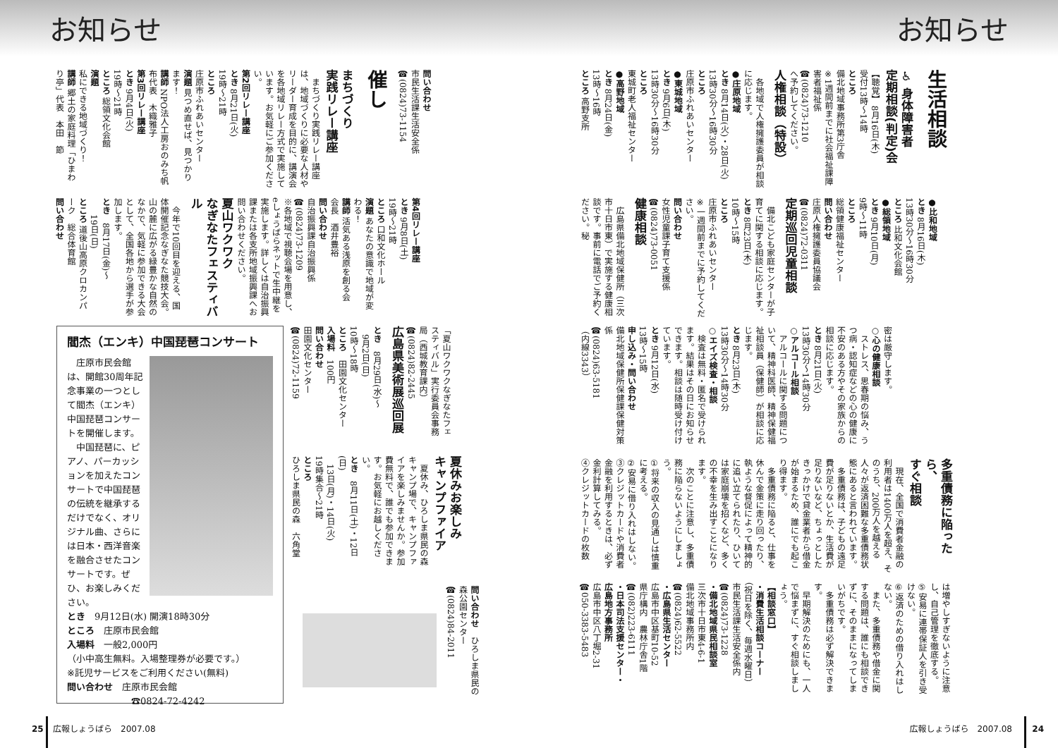お知らせ
生活相談
♿ 身体障害者
定期相談(判定)会
【聴覚】 8月16日(木)
受付13時～14時
ところ
備北地域事務所第3庁舎
※1週間前までに社会福祉課障害者福祉係
☎(0824)73-1210
へ予約してください。
人権相談（特設）
　各地域で人権擁護委員が相談に応じます。
●庄原地域
とき 8月14日(火)・28日(火)
13時30分～16時30分
ところ
庄原市ふれあいセンター
●東城地域
とき 9月6日(木)
13時30分～16時30分
ところ
東城町老人福祉センター
●高野地域
とき 8月24日(金)
13時～16時
ところ 高野支所
●比和地域
とき 8月16日(木)
13時30分～16時30分
ところ 比和文化会館
●総領地域
とき 9月10日(月)
9時～11時
ところ
総領健康福祉センター
問い合わせ
庄原人権擁護委員協議会
☎(0824)72-0311
定期巡回児童相談
　備北こども家庭センターが子育てに関する相談に応じます。
とき 8月23日(木)
10時～15時
ところ
庄原市ふれあいセンター
※一週間前までに予約してください。
問い合わせ
女性児童課子育て支援係
☎(0824)73-0051
健康相談
　広島県備北地域保健所（三次市十日市東）で実施する健康相談です。事前に電話でご予約ください。秘
密は厳守します。
○心の健康相談
　ストレス、思春期の悩み、うつ病・認知症などの心の健康に不安のある方やその家族からの相談に応じます。
とき 8月21日(火)
13時30分～14時30分
○アルコール相談
　アルコールに関する問題について、精神科医師、精神保健福祉相談員（保健師）が相談に応じます。
とき 8月23日(木)
13時30分～14時30分
○エイズ検査・相談
　検査は無料・匿名で受けられます。結果はその日にお知らせできます。相談は随時受け付けています。
とき 9月12日(水)
13時～15時
申し込み・問い合わせ
備北地域保健所保健課保健対策係
☎(0824)63-5181
（内線3343）
多重債務に陥ったら、
すぐ相談
　現在、全国で消費者金融の利用者は1400万人を超え、そのうち、200万人を越える人々が返済困難な多重債務状態にあると言われています。
　多重債務は、子どもの遠足費が足りないとか、生活費が足りないなど、ちょっとしたきっかけで貸金業者から借金が始まるため、誰にでも起こり得ます。
　多重債務に陥ると、仕事を休んで金策に走り回ったり、執ような督促によって精神的に追い立てられたり、ひいては家庭崩壊を招くなど、多くの不幸を生み出すことになります。
　次のことに注意し、多重債務に陥らないようにしましょう。
①将来の収入の見通しは慎重に考える。
②安易に借り入れはしない。
③クレジットカードや消費者金融を利用するときは、必ず金利計算してみる。
④クレジットカードの枚数
は増やしすぎないように注意し、自己管理を徹底する。
⑤安易に連帯保証人を引き受けない。
⑥返済のための借り入れはしない。
　また、多重債務や借金に関する問題は、誰にも相談できずに、そのままになってしまいがちです。
　多重債務は必ず解決できます。
　早期解決のためにも、一人で悩まずに、すぐ相談しましょう。
【相談窓口】
・消費生活相談コーナー
（祝日を除く、毎週水曜日）
市民生活課生活安全係内
☎(0824)73-1228
・備北地域県民相談室
三次市十日市東4-6-1
備北地域事務所内
☎(0824)62-5522
・広島県生活センター
広島市中区基町10-52
県庁構内　農林庁舎1階
☎(082)223-6111
・日本司法支援センター・
広島地方事務所
広島市中区八丁堀2-31
☎050-3383-5483
広報しょうばら　2007.08 24
お知らせ
問い合わせ
市民生活課生活安全係
☎(0824)73-1154
催し
まちづくり
実践リレー講座
　まちづくり実践リレー講座は、地域づくりに必要な人材やリーダー育成を目的に、講演会を各地域リレー方式で実施しています。お気軽にご参加ください。
第2回リレー講座
とき 8月21日(火)
19時～21時
ところ
庄原市ふれあいセンター
演題 見つめ直せば、見つかります！
講師 NPO法人工房おのみち帆布代表　木織雅子
第3回リレー講座
とき 9月4日(火)
19時～21時
ところ 総領文化会館
演題
私にできる地域づくり！
講師 郷土の家庭料理「ひまわり亭」代表　本田　節
第4回リレー講座
とき 9月8日(土)
19時～21時
ところ 口和文化ホール
演題 あなたの意識で地域が変わる！
講師 活気ある浅原を創る会　会長　酒井豊裕
問い合わせ
自治振興課自治振興係
☎(0824)73-1209
※各地域で視聴会場を用意し、eしょうばらネットで生中継を実施します。詳しくは自治振興課または各支所地域振興課へお問い合わせください。
夏山ワクワク
なぎなたフェスティバル
　今年で10回目を迎える、国体開催記念なぎなた競技大会。山の麓に広がる緑豊かな自然のなかで、気軽に参加できる大会として、全国各地から選手が参加します。
とき　8月17日(金)～
　　19日(日)
ところ 道後山高原クロカンパーク　総合体育館
問い合わせ
「夏山ワクワクなぎなたフェスティバル」実行委員会事務局（西城教育課内）
☎(0824)82-2445
広島県美術展巡回展
とき　8月29日(水)～
　9月2日(日)
10時～18時
ところ　田園文化センター
入場料　100円
問い合わせ
田園文化センター
☎(0824)72-1159
夏休みお楽しみ
キャンプファイア
　夏休み、ひろしま県民の森キャンプ場で、キャンプファイアを楽しみませんか。参加費無料で、誰でも参加できます。お気軽にお越しください。
とき　8月11日(土)・12日(日)
　13日(月)・14日(火)
19時集合～21時
ところ
ひろしま県民の森　六角堂
問い合わせ　ひろしま県民の森公園センター
☎(0824)84-2011
閻杰（エンキ）中国琵琶コンサート
　庄原市民会館は、開館30周年記念事業の一つとして閻杰（エンキ）中国琵琶コンサートを開催します。
　中国琵琶に、ピアノ、パーカッションを加えたコンサートで中国琵琶の伝統を継承するだけでなく、オリジナル曲、さらには日本・西洋音楽を融合させたコンサートです。ぜひ、お楽しみください。
とき　9月12日(水) 開演18時30分
ところ　庄原市民会館
入場料　一般2,000円
（小中高生無料。入場整理券が必要です。）
※託児サービスをご利用ください(無料)
問い合わせ　庄原市民会館
　　　　　　　☎0824-72-4242
25 広報しょうばら　2007.08